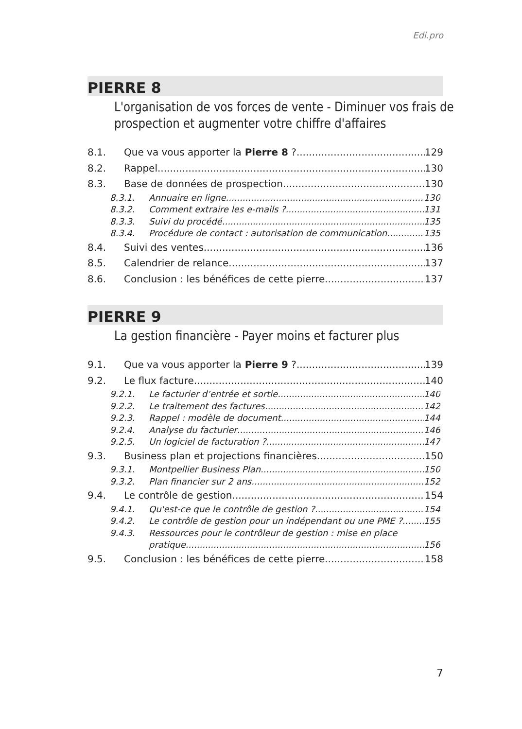Edi.pro
PIERRE 8
L'organisation de vos forces de vente - Diminuer vos frais de prospection et augmenter votre chiffre d'affaires
8.1. Que va vous apporter la Pierre 8 ? 129
8.2. Rappel 130
8.3. Base de données de prospection 130
8.3.1. Annuaire en ligne 130
8.3.2. Comment extraire les e-mails ? 131
8.3.3. Suivi du procédé 135
8.3.4. Procédure de contact : autorisation de communication 135
8.4. Suivi des ventes 136
8.5. Calendrier de relance 137
8.6. Conclusion : les bénéfices de cette pierre 137
PIERRE 9
La gestion financière - Payer moins et facturer plus
9.1. Que va vous apporter la Pierre 9 ? 139
9.2. Le flux facture 140
9.2.1. Le facturier d’entrée et sortie 140
9.2.2. Le traitement des factures 142
9.2.3. Rappel : modèle de document 144
9.2.4. Analyse du facturier 146
9.2.5. Un logiciel de facturation ? 147
9.3. Business plan et projections financières 150
9.3.1. Montpellier Business Plan 150
9.3.2. Plan financier sur 2 ans 152
9.4. Le contrôle de gestion 154
9.4.1. Qu'est-ce que le contrôle de gestion ? 154
9.4.2. Le contrôle de gestion pour un indépendant ou une PME ? 155
9.4.3. Ressources pour le contrôleur de gestion : mise en place
pratique 156
9.5. Conclusion : les bénéfices de cette pierre 158
7